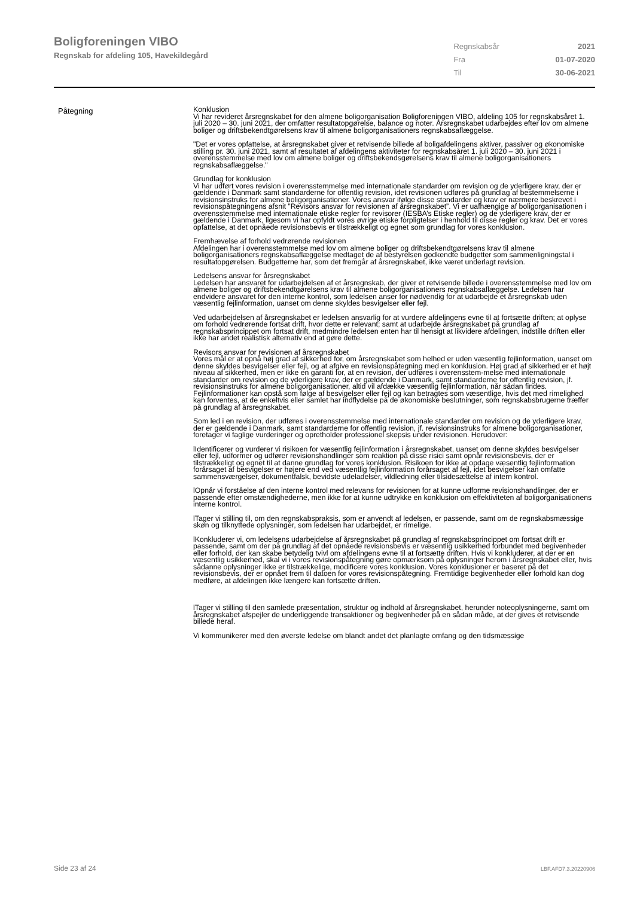Boligforeningen VIBO
Regnskab for afdeling 105, Havekildegård
| Regnskabsår | 2021 |
| Fra | 01-07-2020 |
| Til | 30-06-2021 |
Påtegning
Konklusion
Vi har revideret årsregnskabet for den almene boligorganisation Boligforeningen VIBO, afdeling 105 for regnskabsåret 1. juli 2020 – 30. juni 2021, der omfatter resultatopgørelse, balance og noter. Årsregnskabet udarbejdes efter lov om almene boliger og driftsbekendtgørelsens krav til almene boligorganisationers regnskabsaflæggelse.
"Det er vores opfattelse, at årsregnskabet giver et retvisende billede af boligafdelingens aktiver, passiver og økonomiske stilling pr. 30. juni 2021, samt af resultatet af afdelingens aktiviteter for regnskabsåret 1. juli 2020 – 30. juni 2021 i overensstemmelse med lov om almene boliger og driftsbekendsgørelsens krav til almene boligorganisationers regnskabsaflæggelse."
Grundlag for konklusion
Vi har udført vores revision i overensstemmelse med internationale standarder om revision og de yderligere krav, der er gældende i Danmark samt standarderne for offentlig revision, idet revisionen udføres på grundlag af bestemmelserne i revisionsinstruks for almene boligorganisationer. Vores ansvar ifølge disse standarder og krav er nærmere beskrevet i revisionspåtegningens afsnit ”Revisors ansvar for revisionen af årsregnskabet”. Vi er uafhængige af boligorganisationen i overensstemmelse med internationale etiske regler for revisorer (IESBA’s Etiske regler) og de yderligere krav, der er gældende i Danmark, ligesom vi har opfyldt vores øvrige etiske forpligtelser i henhold til disse regler og krav. Det er vores opfattelse, at det opnåede revisionsbevis er tilstrækkeligt og egnet som grundlag for vores konklusion.
Fremhævelse af forhold vedrørende revisionen
Afdelingen har i overensstemmelse med lov om almene boliger og driftsbekendtgørelsens krav til almene boligorganisationers regnskabsaflæggelse medtaget de af bestyrelsen godkendte budgetter som sammenligningstal i resultatopgørelsen. Budgetterne har, som det fremgår af årsregnskabet, ikke været underlagt revision.
Ledelsens ansvar for årsregnskabet
Ledelsen har ansvaret for udarbejdelsen af et årsregnskab, der giver et retvisende billede i overensstemmelse med lov om almene boliger og driftsbekendtgørelsens krav til almene boligorganisationers regnskabsaflæggelse. Ledelsen har endvidere ansvaret for den interne kontrol, som ledelsen anser for nødvendig for at udarbejde et årsregnskab uden væsentlig fejlinformation, uanset om denne skyldes besvigelser eller fejl.
Ved udarbejdelsen af årsregnskabet er ledelsen ansvarlig for at vurdere afdelingens evne til at fortsætte driften; at oplyse om forhold vedrørende fortsat drift, hvor dette er relevant; samt at udarbejde årsregnskabet på grundlag af regnskabsprincippet om fortsat drift, medmindre ledelsen enten har til hensigt at likvidere afdelingen, indstille driften eller ikke har andet realistisk alternativ end at gøre dette.
Revisors ansvar for revisionen af årsregnskabet
Vores mål er at opnå høj grad af sikkerhed for, om årsregnskabet som helhed er uden væsentlig fejlinformation, uanset om denne skyldes besvigelser eller fejl, og at afgive en revisionspåtegning med en konklusion. Høj grad af sikkerhed er et højt niveau af sikkerhed, men er ikke en garanti for, at en revision, der udføres i overensstem-melse med internationale standarder om revision og de yderligere krav, der er gældende i Danmark, samt standarderne for offentlig revision, jf. revisionsinstruks for almene boligorganisationer, altid vil afdække væsentlig fejlinformation, når sådan findes. Fejlinformationer kan opstå som følge af besvigelser eller fejl og kan betragtes som væsentlige, hvis det med rimelighed kan forventes, at de enkeltvis eller samlet har indflydelse på de økonomiske beslutninger, som regnskabsbrugerne træffer på grundlag af årsregnskabet.
Som led i en revision, der udføres i overensstemmelse med internationale standarder om revision og de yderligere krav, der er gældende i Danmark, samt standarderne for offentlig revision, jf. revisionsinstruks for almene boligorganisationer, foretager vi faglige vurderinger og opretholder professionel skepsis under revisionen. Herudover:
lIdentificerer og vurderer vi risikoen for væsentlig fejlinformation i årsregnskabet, uanset om denne skyldes besvigelser eller fejl, udformer og udfører revisionshandlinger som reaktion på disse risici samt opnår revisionsbevis, der er tilstrækkeligt og egnet til at danne grundlag for vores konklusion. Risikoen for ikke at opdage væsentlig fejlinformation forårsaget af besvigelser er højere end ved væsentlig fejlinformation forårsaget af fejl, idet besvigelser kan omfatte sammensværgelser, dokumentfalsk, bevidste udeladelser, vildledning eller tilsidesættelse af intern kontrol.
lOpnår vi forståelse af den interne kontrol med relevans for revisionen for at kunne udforme revisionshandlinger, der er passende efter omstændighederne, men ikke for at kunne udtrykke en konklusion om effektiviteten af boligorganisationens interne kontrol.
lTager vi stilling til, om den regnskabspraksis, som er anvendt af ledelsen, er passende, samt om de regnskabsmæssige skøn og tilknyttede oplysninger, som ledelsen har udarbejdet, er rimelige.
lKonkluderer vi, om ledelsens udarbejdelse af årsregnskabet på grundlag af regnskabsprincippet om fortsat drift er passende, samt om der på grundlag af det opnåede revisionsbevis er væsentlig usikkerhed forbundet med begivenheder eller forhold, der kan skabe betydelig tvivl om afdelingens evne til at fortsætte driften. Hvis vi konkluderer, at der er en væsentlig usikkerhed, skal vi i vores revisionspåtegning gøre opmærksom på oplysninger herom i årsregnskabet eller, hvis sådanne oplysninger ikke er tilstrækkelige, modificere vores konklusion. Vores konklusioner er baseret på det revisionsbevis, der er opnået frem til datoen for vores revisionspåtegning. Fremtidige begivenheder eller forhold kan dog medføre, at afdelingen ikke længere kan fortsætte driften.
lTager vi stilling til den samlede præsentation, struktur og indhold af årsregnskabet, herunder noteoplysningerne, samt om årsregnskabet afspejler de underliggende transaktioner og begivenheder på en sådan måde, at der gives et retvisende billede heraf.
Vi kommunikerer med den øverste ledelse om blandt andet det planlagte omfang og den tidsmæssige
Side 23 af 24 LBF.AFD7.3.20220906